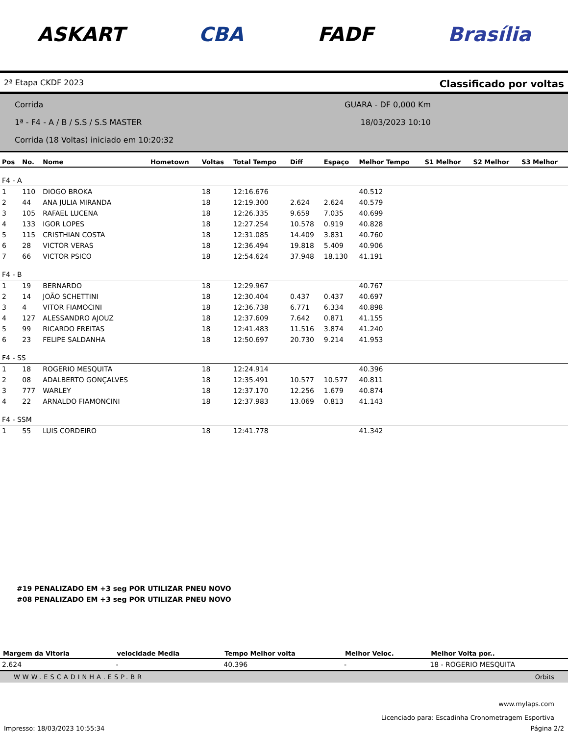ASKART CBA FADF Brasília
2ª Etapa CKDF 2023 Classificado por voltas
Corrida
1ª - F4 - A / B / S.S / S.S MASTER
Corrida (18 Voltas) iniciado em 10:20:32
GUARA - DF 0,000 Km
18/03/2023 10:10
| Pos | No. | Nome | Hometown | Voltas | Total Tempo | Diff | Espaço | Melhor Tempo | S1 Melhor | S2 Melhor | S3 Melhor |
| --- | --- | --- | --- | --- | --- | --- | --- | --- | --- | --- | --- |
| F4 - A | | | | | | | | | | | |
| 1 | 110 | DIOGO BROKA | | 18 | 12:16.676 | | | 40.512 | | | |
| 2 | 44 | ANA JULIA MIRANDA | | 18 | 12:19.300 | 2.624 | 2.624 | 40.579 | | | |
| 3 | 105 | RAFAEL LUCENA | | 18 | 12:26.335 | 9.659 | 7.035 | 40.699 | | | |
| 4 | 133 | IGOR LOPES | | 18 | 12:27.254 | 10.578 | 0.919 | 40.828 | | | |
| 5 | 115 | CRISTHIAN COSTA | | 18 | 12:31.085 | 14.409 | 3.831 | 40.760 | | | |
| 6 | 28 | VICTOR VERAS | | 18 | 12:36.494 | 19.818 | 5.409 | 40.906 | | | |
| 7 | 66 | VICTOR PSICO | | 18 | 12:54.624 | 37.948 | 18.130 | 41.191 | | | |
| F4 - B | | | | | | | | | | | |
| 1 | 19 | BERNARDO | | 18 | 12:29.967 | | | 40.767 | | | |
| 2 | 14 | JOÃO SCHETTINI | | 18 | 12:30.404 | 0.437 | 0.437 | 40.697 | | | |
| 3 | 4 | VITOR FIAMOCINI | | 18 | 12:36.738 | 6.771 | 6.334 | 40.898 | | | |
| 4 | 127 | ALESSANDRO AJOUZ | | 18 | 12:37.609 | 7.642 | 0.871 | 41.155 | | | |
| 5 | 99 | RICARDO FREITAS | | 18 | 12:41.483 | 11.516 | 3.874 | 41.240 | | | |
| 6 | 23 | FELIPE SALDANHA | | 18 | 12:50.697 | 20.730 | 9.214 | 41.953 | | | |
| F4 - SS | | | | | | | | | | | |
| 1 | 18 | ROGERIO MESQUITA | | 18 | 12:24.914 | | | 40.396 | | | |
| 2 | 08 | ADALBERTO GONÇALVES | | 18 | 12:35.491 | 10.577 | 10.577 | 40.811 | | | |
| 3 | 777 | WARLEY | | 18 | 12:37.170 | 12.256 | 1.679 | 40.874 | | | |
| 4 | 22 | ARNALDO FIAMONCINI | | 18 | 12:37.983 | 13.069 | 0.813 | 41.143 | | | |
| F4 - SSM | | | | | | | | | | | |
| 1 | 55 | LUIS CORDEIRO | | 18 | 12:41.778 | | | 41.342 | | | |
#19 PENALIZADO EM +3 seg POR UTILIZAR PNEU NOVO
#08 PENALIZADO EM +3 seg POR UTILIZAR PNEU NOVO
| Margem da Vitoria | velocidade Media | Tempo Melhor volta | Melhor Veloc. | Melhor Volta por.. |
| --- | --- | --- | --- | --- |
| 2.624 | - | 40.396 | - | 18 - ROGERIO MESQUITA |
WWW.ESCADINHA.ESP.BR Orbits
www.mylaps.com
Licenciado para: Escadinha Cronometragem Esportiva
Impresso: 18/03/2023 10:55:34 Página 2/2